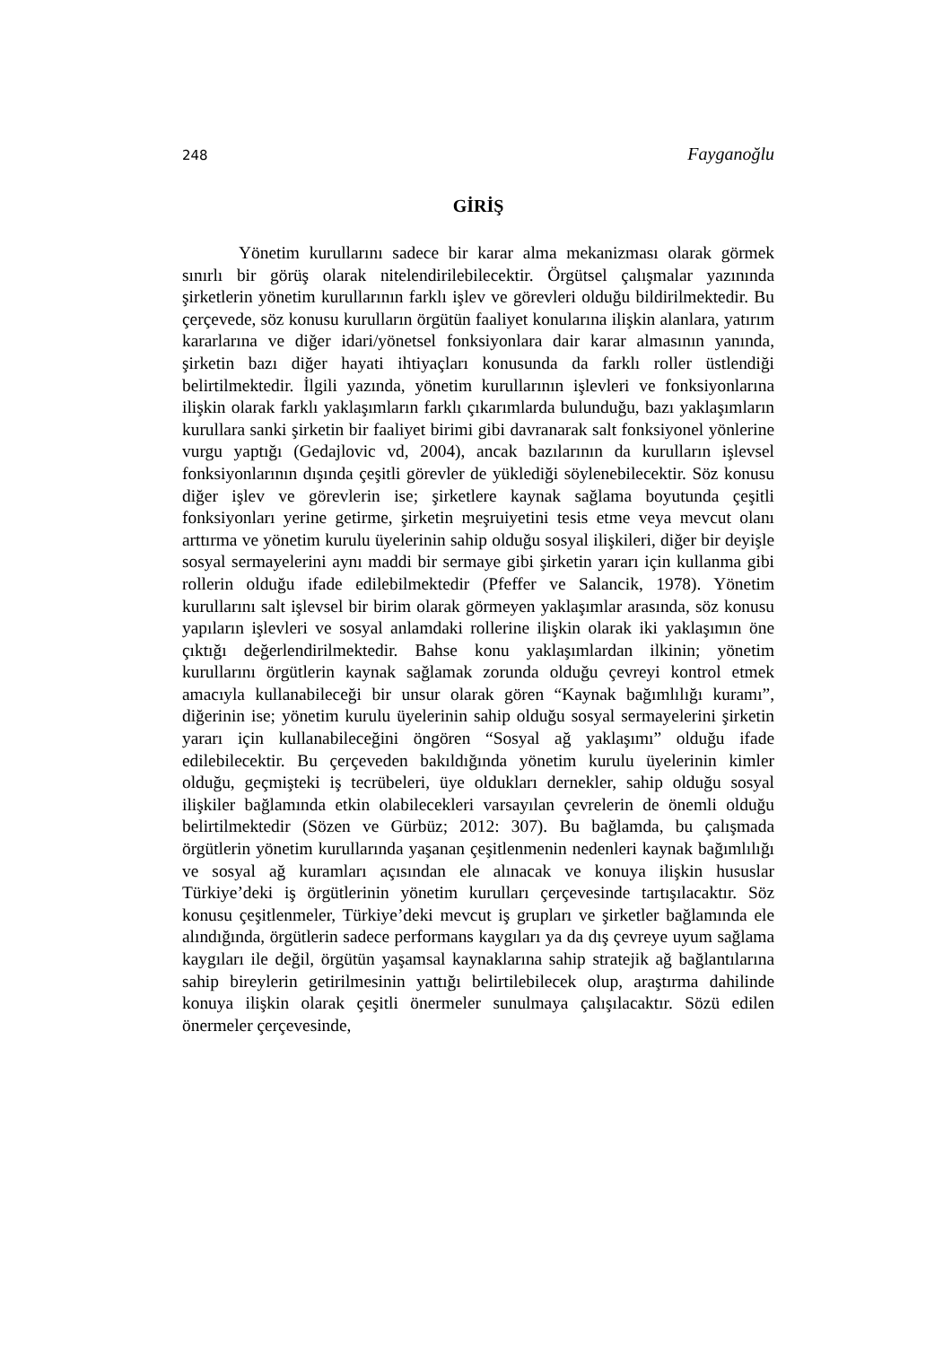248 Fayganoğlu
GİRİŞ
Yönetim kurullarını sadece bir karar alma mekanizması olarak görmek sınırlı bir görüş olarak nitelendirilebilecektir. Örgütsel çalışmalar yazınında şirketlerin yönetim kurullarının farklı işlev ve görevleri olduğu bildirilmektedir. Bu çerçevede, söz konusu kurulların örgütün faaliyet konularına ilişkin alanlara, yatırım kararlarına ve diğer idari/yönetsel fonksiyonlara dair karar almasının yanında, şirketin bazı diğer hayati ihtiyaçları konusunda da farklı roller üstlendiği belirtilmektedir. İlgili yazında, yönetim kurullarının işlevleri ve fonksiyonlarına ilişkin olarak farklı yaklaşımların farklı çıkarımlarda bulunduğu, bazı yaklaşımların kurullara sanki şirketin bir faaliyet birimi gibi davranarak salt fonksiyonel yönlerine vurgu yaptığı (Gedajlovic vd, 2004), ancak bazılarının da kurulların işlevsel fonksiyonlarının dışında çeşitli görevler de yüklediği söylenebilecektir. Söz konusu diğer işlev ve görevlerin ise; şirketlere kaynak sağlama boyutunda çeşitli fonksiyonları yerine getirme, şirketin meşruiyetini tesis etme veya mevcut olanı arttırma ve yönetim kurulu üyelerinin sahip olduğu sosyal ilişkileri, diğer bir deyişle sosyal sermayelerini aynı maddi bir sermaye gibi şirketin yararı için kullanma gibi rollerin olduğu ifade edilebilmektedir (Pfeffer ve Salancik, 1978). Yönetim kurullarını salt işlevsel bir birim olarak görmeyen yaklaşımlar arasında, söz konusu yapıların işlevleri ve sosyal anlamdaki rollerine ilişkin olarak iki yaklaşımın öne çıktığı değerlendirilmektedir. Bahse konu yaklaşımlardan ilkinin; yönetim kurullarını örgütlerin kaynak sağlamak zorunda olduğu çevreyi kontrol etmek amacıyla kullanabileceği bir unsur olarak gören “Kaynak bağımlılığı kuramı”, diğerinin ise; yönetim kurulu üyelerinin sahip olduğu sosyal sermayelerini şirketin yararı için kullanabileceğini öngören “Sosyal ağ yaklaşımı” olduğu ifade edilebilecektir. Bu çerçeveden bakıldığında yönetim kurulu üyelerinin kimler olduğu, geçmişteki iş tecrübeleri, üye oldukları dernekler, sahip olduğu sosyal ilişkiler bağlamında etkin olabilecekleri varsayılan çevrelerin de önemli olduğu belirtilmektedir (Sözen ve Gürbüz; 2012: 307). Bu bağlamda, bu çalışmada örgütlerin yönetim kurullarında yaşanan çeşitlenmenin nedenleri kaynak bağımlılığı ve sosyal ağ kuramları açısından ele alınacak ve konuya ilişkin hususlar Türkiye’deki iş örgütlerinin yönetim kurulları çerçevesinde tartışılacaktır. Söz konusu çeşitlenmeler, Türkiye’deki mevcut iş grupları ve şirketler bağlamında ele alındığında, örgütlerin sadece performans kaygıları ya da dış çevreye uyum sağlama kaygıları ile değil, örgütün yaşamsal kaynaklarına sahip stratejik ağ bağlantılarına sahip bireylerin getirilmesinin yattığı belirtilebilecek olup, araştırma dahilinde konuya ilişkin olarak çeşitli önermeler sunulmaya çalışılacaktır. Sözü edilen önermeler çerçevesinde,